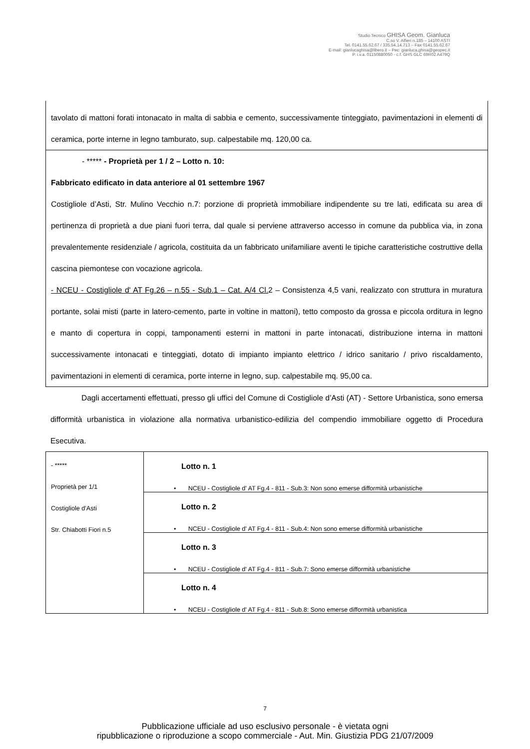Studio Tecnico GHISA Geom. Gianluca
C.so V. Alfieri n.185 – 14100 ASTI
Tel. 0141.55.62.67 / 335.54.14.713 – Fax 0141.55.62.67
E-mail: gianlucaghisa@libero.it – Pec: gianluca.ghisa@geopec.it
P. i.v.a. 01150880050 - c.f. GHS GLC 69R02 A479Q
tavolato di mattoni forati intonacato in malta di sabbia e cemento, successivamente tinteggiato, pavimentazioni in elementi di ceramica, porte interne in legno tamburato, sup. calpestabile mq. 120,00 ca.
- ***** - Proprietà per 1 / 2 – Lotto n. 10:
Fabbricato edificato in data anteriore al 01 settembre 1967
Costigliole d’Asti, Str. Mulino Vecchio n.7: porzione di proprietà immobiliare indipendente su tre lati, edificata su area di pertinenza di proprietà a due piani fuori terra, dal quale si perviene attraverso accesso in comune da pubblica via, in zona prevalentemente residenziale / agricola, costituita da un fabbricato unifamiliare aventi le tipiche caratteristiche costruttive della cascina piemontese con vocazione agricola.
- NCEU - Costigliole d' AT Fg.26 – n.55 - Sub.1 – Cat. A/4 Cl. 2 – Consistenza 4,5 vani, realizzato con struttura in muratura portante, solai misti (parte in latero-cemento, parte in voltine in mattoni), tetto composto da grossa e piccola orditura in legno e manto di copertura in coppi, tamponamenti esterni in mattoni in parte intonacati, distribuzione interna in mattoni successivamente intonacati e tinteggiati, dotato di impianto impianto elettrico / idrico sanitario / privo riscaldamento, pavimentazioni in elementi di ceramica, porte interne in legno, sup. calpestabile mq. 95,00 ca.
Dagli accertamenti effettuati, presso gli uffici del Comune di Costigliole d’Asti (AT) - Settore Urbanistica, sono emersa difformità urbanistica in violazione alla normativa urbanistico-edilizia del compendio immobiliare oggetto di Procedura Esecutiva.
| - ***** Proprietà per 1/1 Costigliole d’Asti Str. Chiabotti Fiori n.5 | Lotto n. 1 • NCEU - Costigliole d' AT Fg.4 - 811 - Sub.3: Non sono emerse difformità urbanistiche |
| | Lotto n. 2 • NCEU - Costigliole d' AT Fg.4 - 811 - Sub.4: Non sono emerse difformità urbanistiche |
| | Lotto n. 3 • NCEU - Costigliole d' AT Fg.4 - 811 - Sub.7: Sono emerse difformità urbanistiche |
| | Lotto n. 4 • NCEU - Costigliole d' AT Fg.4 - 811 - Sub.8: Sono emerse difformità urbanistica |
7
Pubblicazione ufficiale ad uso esclusivo personale - è vietata ogni
ripubblicazione o riproduzione a scopo commerciale - Aut. Min. Giustizia PDG 21/07/2009